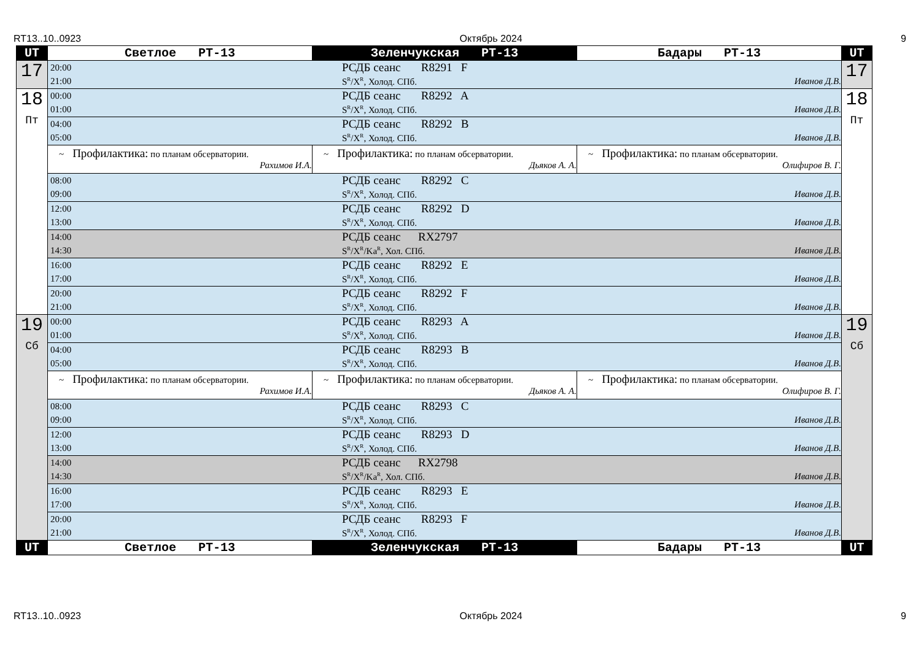RT13..10..0923 Октябрь 2024 9
| UT | Светлое РТ-13 | Зеленчукская РТ-13 | Бадары РТ-13 | UT |
| --- | --- | --- | --- | --- |
| 17 | 20:00 РСДБ сеанс R8291 F 21:00 S<sup>R</sup>/X<sup>R</sup>, Холод. СПб. Иванов Д.В. | | | 17 |
| 18 Пт | 00:00 РСДБ сеанс R8292 A 01:00 S<sup>R</sup>/X<sup>R</sup>, Холод. СПб. Иванов Д.В. | | | 18 Пт |
| | 04:00 РСДБ сеанс R8292 B 05:00 S<sup>R</sup>/X<sup>R</sup>, Холод. СПб. Иванов Д.В. | | | |
| | ~ Профилактика: по планам обсерватории. Рахимов И.А. | ~ Профилактика: по планам обсерватории. Дьяков А. А. | ~ Профилактика: по планам обсерватории. Олифиров В. Г. | |
| | 08:00 РСДБ сеанс R8292 C 09:00 S<sup>R</sup>/X<sup>R</sup>, Холод. СПб. Иванов Д.В. | | | |
| | 12:00 РСДБ сеанс R8292 D 13:00 S<sup>R</sup>/X<sup>R</sup>, Холод. СПб. Иванов Д.В. | | | |
| | 14:00 РСДБ сеанс RX2797 14:30 S<sup>R</sup>/X<sup>R</sup>/Ka<sup>R</sup>, Хол. СПб. Иванов Д.В. | | | |
| | 16:00 РСДБ сеанс R8292 E 17:00 S<sup>R</sup>/X<sup>R</sup>, Холод. СПб. Иванов Д.В. | | | |
| | 20:00 РСДБ сеанс R8292 F 21:00 S<sup>R</sup>/X<sup>R</sup>, Холод. СПб. Иванов Д.В. | | | |
| 19 Сб | 00:00 РСДБ сеанс R8293 A 01:00 S<sup>R</sup>/X<sup>R</sup>, Холод. СПб. Иванов Д.В. | | | 19 Сб |
| | 04:00 РСДБ сеанс R8293 B 05:00 S<sup>R</sup>/X<sup>R</sup>, Холод. СПб. Иванов Д.В. | | | |
| | ~ Профилактика: по планам обсерватории. Рахимов И.А. | ~ Профилактика: по планам обсерватории. Дьяков А. А. | ~ Профилактика: по планам обсерватории. Олифиров В. Г. | |
| | 08:00 РСДБ сеанс R8293 C 09:00 S<sup>R</sup>/X<sup>R</sup>, Холод. СПб. Иванов Д.В. | | | |
| | 12:00 РСДБ сеанс R8293 D 13:00 S<sup>R</sup>/X<sup>R</sup>, Холод. СПб. Иванов Д.В. | | | |
| | 14:00 РСДБ сеанс RX2798 14:30 S<sup>R</sup>/X<sup>R</sup>/Ka<sup>R</sup>, Хол. СПб. Иванов Д.В. | | | |
| | 16:00 РСДБ сеанс R8293 E 17:00 S<sup>R</sup>/X<sup>R</sup>, Холод. СПб. Иванов Д.В. | | | |
| | 20:00 РСДБ сеанс R8293 F 21:00 S<sup>R</sup>/X<sup>R</sup>, Холод. СПб. Иванов Д.В. | | | |
| UT | Светлое РТ-13 | Зеленчукская РТ-13 | Бадары РТ-13 | UT |
RT13..10..0923 Октябрь 2024 9